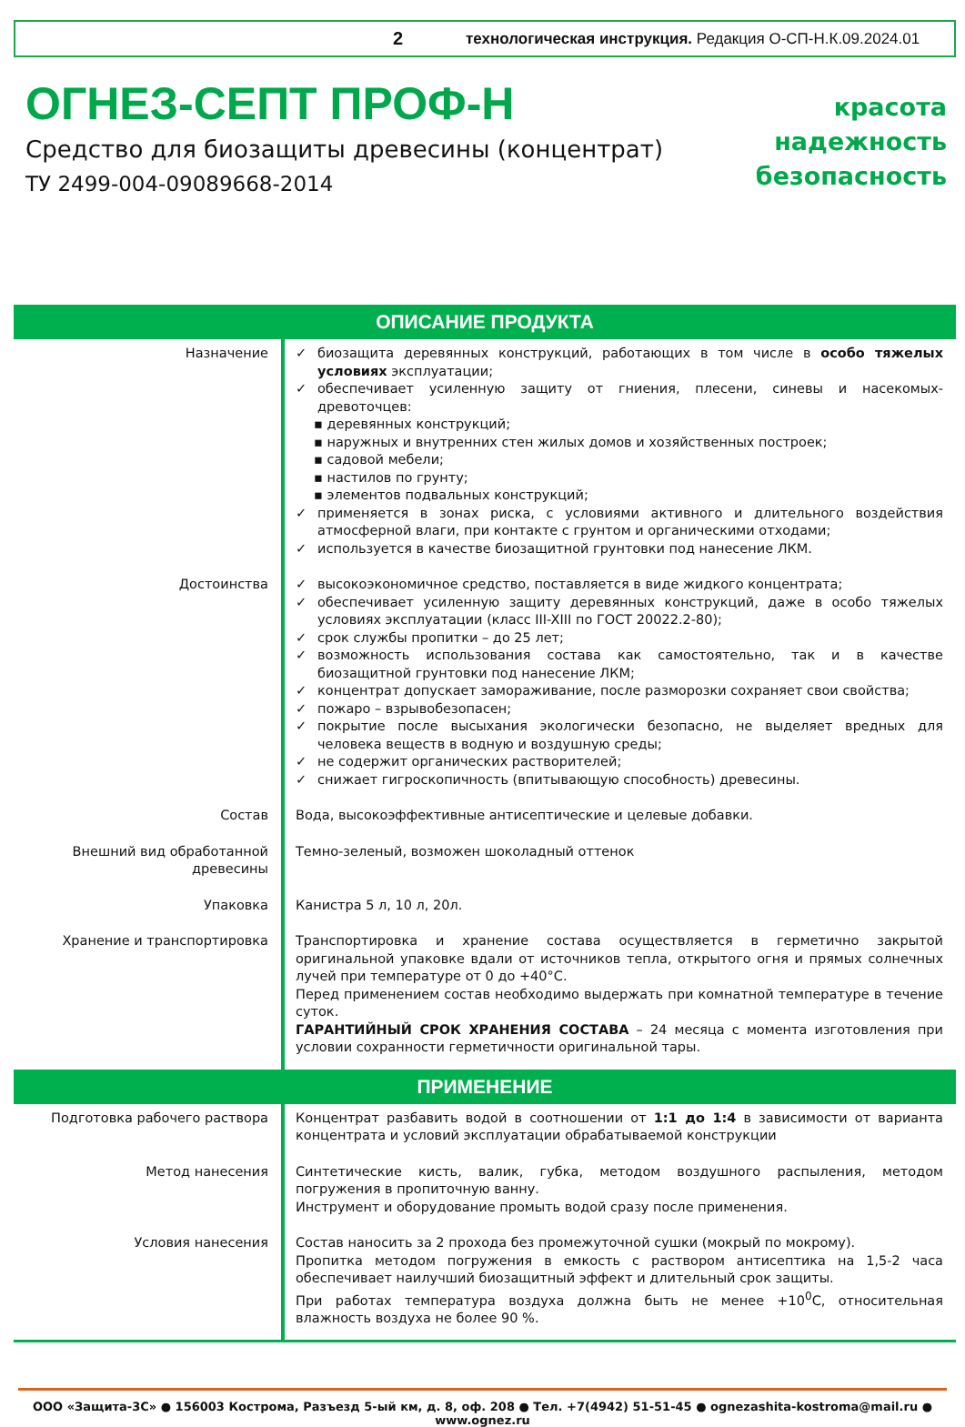2 технологическая инструкция. Редакция О-СП-Н.К.09.2024.01
ОГНЕЗ-СЕПТ ПРОФ-Н
Средство для биозащиты древесины (концентрат)
ТУ 2499-004-09089668-2014
красота
надежность
безопасность
| ОПИСАНИЕ ПРОДУКТА | |
| --- | --- |
| Назначение | ✓ биозащита деревянных конструкций, работающих в том числе в особо тяжелых условиях эксплуатации; ✓ обеспечивает усиленную защиту от гниения, плесени, синевы и насекомых-древоточцев: ▪ деревянных конструкций; ▪ наружных и внутренних стен жилых домов и хозяйственных построек; ▪ садовой мебели; ▪ настилов по грунту; ▪ элементов подвальных конструкций; ✓ применяется в зонах риска, с условиями активного и длительного воздействия атмосферной влаги, при контакте с грунтом и органическими отходами; ✓ используется в качестве биозащитной грунтовки под нанесение ЛКМ. |
| Достоинства | ✓ высокоэкономичное средство, поставляется в виде жидкого концентрата; ✓ обеспечивает усиленную защиту деревянных конструкций, даже в особо тяжелых условиях эксплуатации (класс III-XIII по ГОСТ 20022.2-80); ✓ срок службы пропитки – до 25 лет; ✓ возможность использования состава как самостоятельно, так и в качестве биозащитной грунтовки под нанесение ЛКМ; ✓ концентрат допускает замораживание, после разморозки сохраняет свои свойства; ✓ пожаро – взрывобезопасен; ✓ покрытие после высыхания экологически безопасно, не выделяет вредных для человека веществ в водную и воздушную среды; ✓ не содержит органических растворителей; ✓ снижает гигроскопичность (впитывающую способность) древесины. |
| Состав | Вода, высокоэффективные антисептические и целевые добавки. |
| Внешний вид обработанной древесины | Темно-зеленый, возможен шоколадный оттенок |
| Упаковка | Канистра 5 л, 10 л, 20л. |
| Хранение и транспортировка | Транспортировка и хранение состава осуществляется в герметично закрытой оригинальной упаковке вдали от источников тепла, открытого огня и прямых солнечных лучей при температуре от 0 до +40°С. Перед применением состав необходимо выдержать при комнатной температуре в течение суток. ГАРАНТИЙНЫЙ СРОК ХРАНЕНИЯ СОСТАВА – 24 месяца с момента изготовления при условии сохранности герметичности оригинальной тары. |
| ПРИМЕНЕНИЕ | |
| Подготовка рабочего раствора | Концентрат разбавить водой в соотношении от 1:1 до 1:4 в зависимости от варианта концентрата и условий эксплуатации обрабатываемой конструкции |
| Метод нанесения | Синтетические кисть, валик, губка, методом воздушного распыления, методом погружения в пропиточную ванну. Инструмент и оборудование промыть водой сразу после применения. |
| Условия нанесения | Состав наносить за 2 прохода без промежуточной сушки (мокрый по мокрому). Пропитка методом погружения в емкость с раствором антисептика на 1,5-2 часа обеспечивает наилучший биозащитный эффект и длительный срок защиты. При работах температура воздуха должна быть не менее +10<sup>0</sup>С, относительная влажность воздуха не более 90 %. |
ООО «Защита-3С» ● 156003 Кострома, Разъезд 5-ый км, д. 8, оф. 208 ● Тел. +7(4942) 51-51-45 ● ognezashita-kostroma@mail.ru ● www.ognez.ru